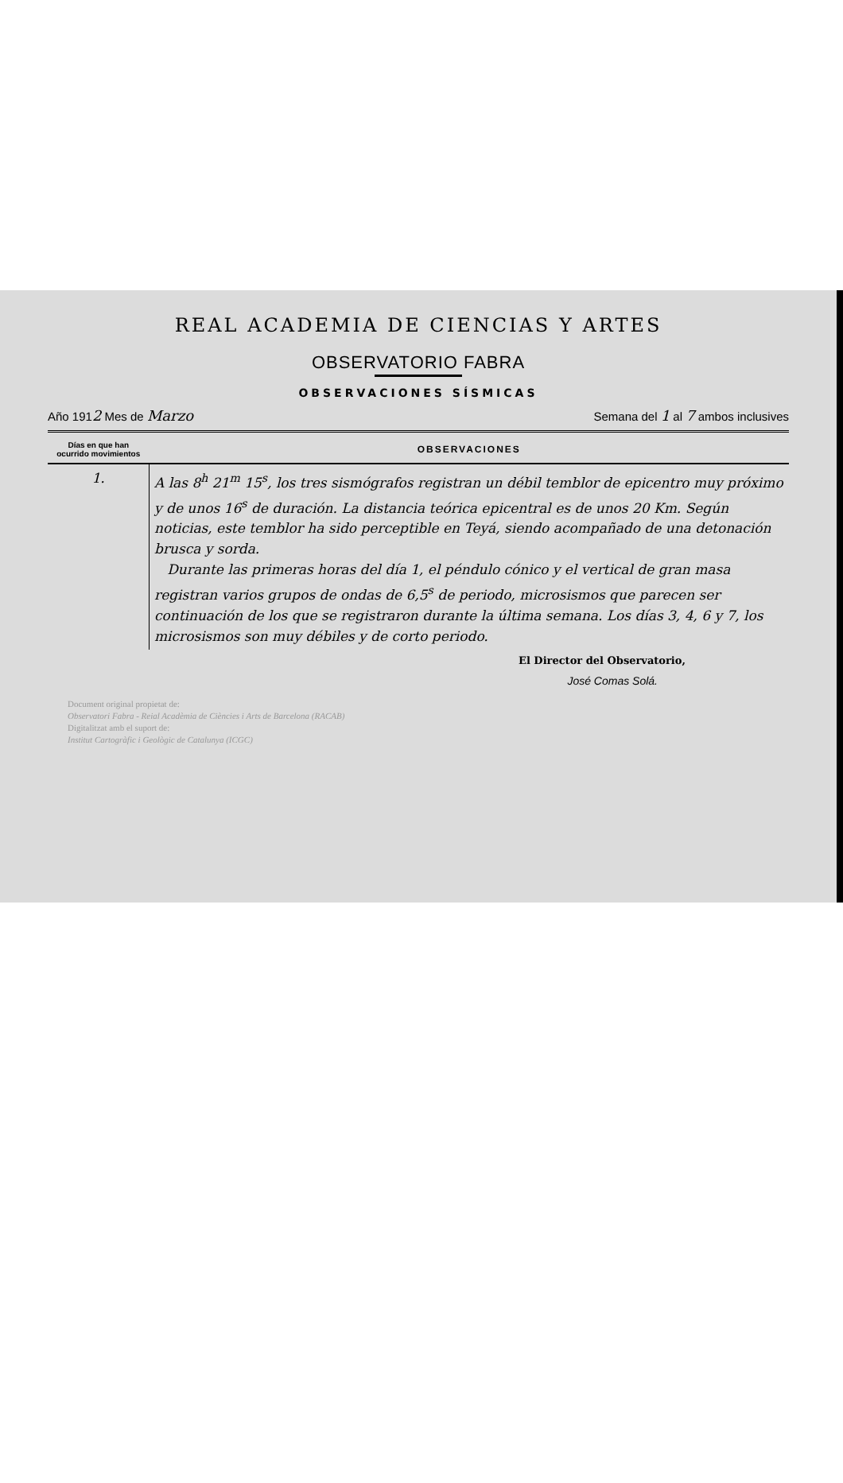REAL ACADEMIA DE CIENCIAS Y ARTES
OBSERVATORIO FABRA
OBSERVACIONES SÍSMICAS
Año 1912 Mes de Marzo Semana del 1 al 7 ambos inclusives
| Días en que han ocurrido movimientos | OBSERVACIONES |
| --- | --- |
| 1. | A las 8<sup>h</sup> 21<sup>m</sup> 15<sup>s</sup>, los tres sismógrafos registran un débil temblor de epicentro muy próximo y de unos 16<sup>s</sup> de duración. La distancia teórica epicentral es de unos 20 Km. Según noticias, este temblor ha sido perceptible en Teyá, siendo acompañado de una detonación brusca y sorda. Durante las primeras horas del día 1, el péndulo cónico y el vertical de gran masa registran varios grupos de ondas de 6,5<sup>s</sup> de periodo, microsismos que parecen ser continuación de los que se registraron durante la última semana. Los días 3, 4, 6 y 7, los microsismos son muy débiles y de corto periodo. |
El Director del Observatorio,
José Comas Solá.
Document original propietat de:
Observatori Fabra - Reial Acadèmia de Ciències i Arts de Barcelona (RACAB)
Digitalitzat amb el suport de:
Institut Cartogràfic i Geològic de Catalunya (ICGC)